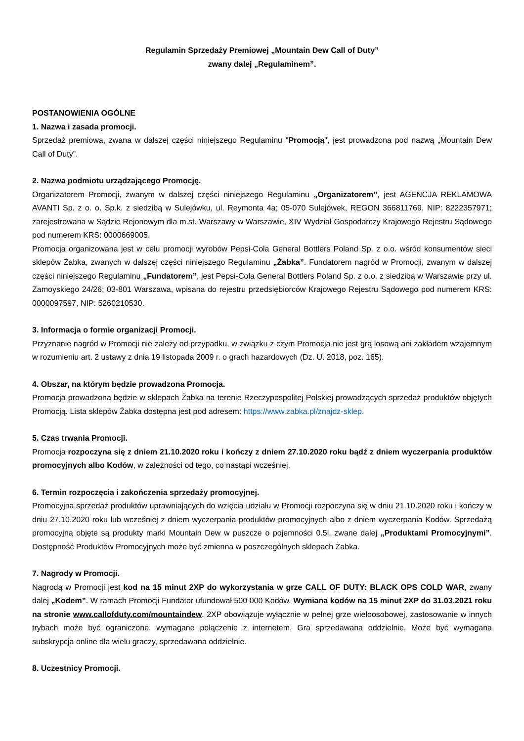Regulamin Sprzedaży Premiowej „Mountain Dew Call of Duty”
zwany dalej „Regulaminem”.
POSTANOWIENIA OGÓLNE
1. Nazwa i zasada promocji.
Sprzedaż premiowa, zwana w dalszej części niniejszego Regulaminu "Promocją", jest prowadzona pod nazwą „Mountain Dew Call of Duty”.
2. Nazwa podmiotu urządzającego Promocję.
Organizatorem Promocji, zwanym w dalszej części niniejszego Regulaminu „Organizatorem”, jest AGENCJA REKLAMOWA AVANTI Sp. z o. o. Sp.k. z siedzibą w Sulejówku, ul. Reymonta 4a; 05-070 Sulejówek, REGON 366811769, NIP: 8222357971; zarejestrowana w Sądzie Rejonowym dla m.st. Warszawy w Warszawie, XIV Wydział Gospodarczy Krajowego Rejestru Sądowego pod numerem KRS: 0000669005.
Promocja organizowana jest w celu promocji wyrobów Pepsi-Cola General Bottlers Poland Sp. z o.o. wśród konsumentów sieci sklepów Żabka, zwanych w dalszej części niniejszego Regulaminu „Żabka”. Fundatorem nagród w Promocji, zwanym w dalszej części niniejszego Regulaminu „Fundatorem”, jest Pepsi-Cola General Bottlers Poland Sp. z o.o. z siedzibą w Warszawie przy ul. Zamoyskiego 24/26; 03-801 Warszawa, wpisana do rejestru przedsiębiorców Krajowego Rejestru Sądowego pod numerem KRS: 0000097597, NIP: 5260210530.
3. Informacja o formie organizacji Promocji.
Przyznanie nagród w Promocji nie zależy od przypadku, w związku z czym Promocja nie jest grą losową ani zakładem wzajemnym w rozumieniu art. 2 ustawy z dnia 19 listopada 2009 r. o grach hazardowych (Dz. U. 2018, poz. 165).
4. Obszar, na którym będzie prowadzona Promocja.
Promocja prowadzona będzie w sklepach Żabka na terenie Rzeczypospolitej Polskiej prowadzących sprzedaż produktów objętych Promocją. Lista sklepów Żabka dostępna jest pod adresem: https://www.zabka.pl/znajdz-sklep.
5. Czas trwania Promocji.
Promocja rozpoczyna się z dniem 21.10.2020 roku i kończy z dniem 27.10.2020 roku bądź z dniem wyczerpania produktów promocyjnych albo Kodów, w zależności od tego, co nastąpi wcześniej.
6. Termin rozpoczęcia i zakończenia sprzedaży promocyjnej.
Promocyjna sprzedaż produktów uprawniających do wzięcia udziału w Promocji rozpoczyna się w dniu 21.10.2020 roku i kończy w dniu 27.10.2020 roku lub wcześniej z dniem wyczerpania produktów promocyjnych albo z dniem wyczerpania Kodów. Sprzedażą promocyjną objęte są produkty marki Mountain Dew w puszcze o pojemności 0.5l, zwane dalej „Produktami Promocyjnymi”. Dostępność Produktów Promocyjnych może być zmienna w poszczególnych sklepach Żabka.
7. Nagrody w Promocji.
Nagrodą w Promocji jest kod na 15 minut 2XP do wykorzystania w grze CALL OF DUTY: BLACK OPS COLD WAR, zwany dalej „Kodem”. W ramach Promocji Fundator ufundował 500 000 Kodów. Wymiana kodów na 15 minut 2XP do 31.03.2021 roku na stronie www.callofduty.com/mountaindew. 2XP obowiązuje wyłącznie w pełnej grze wieloosobowej, zastosowanie w innych trybach może być ograniczone, wymagane połączenie z internetem. Gra sprzedawana oddzielnie. Może być wymagana subskrypcja online dla wielu graczy, sprzedawana oddzielnie.
8. Uczestnicy Promocji.